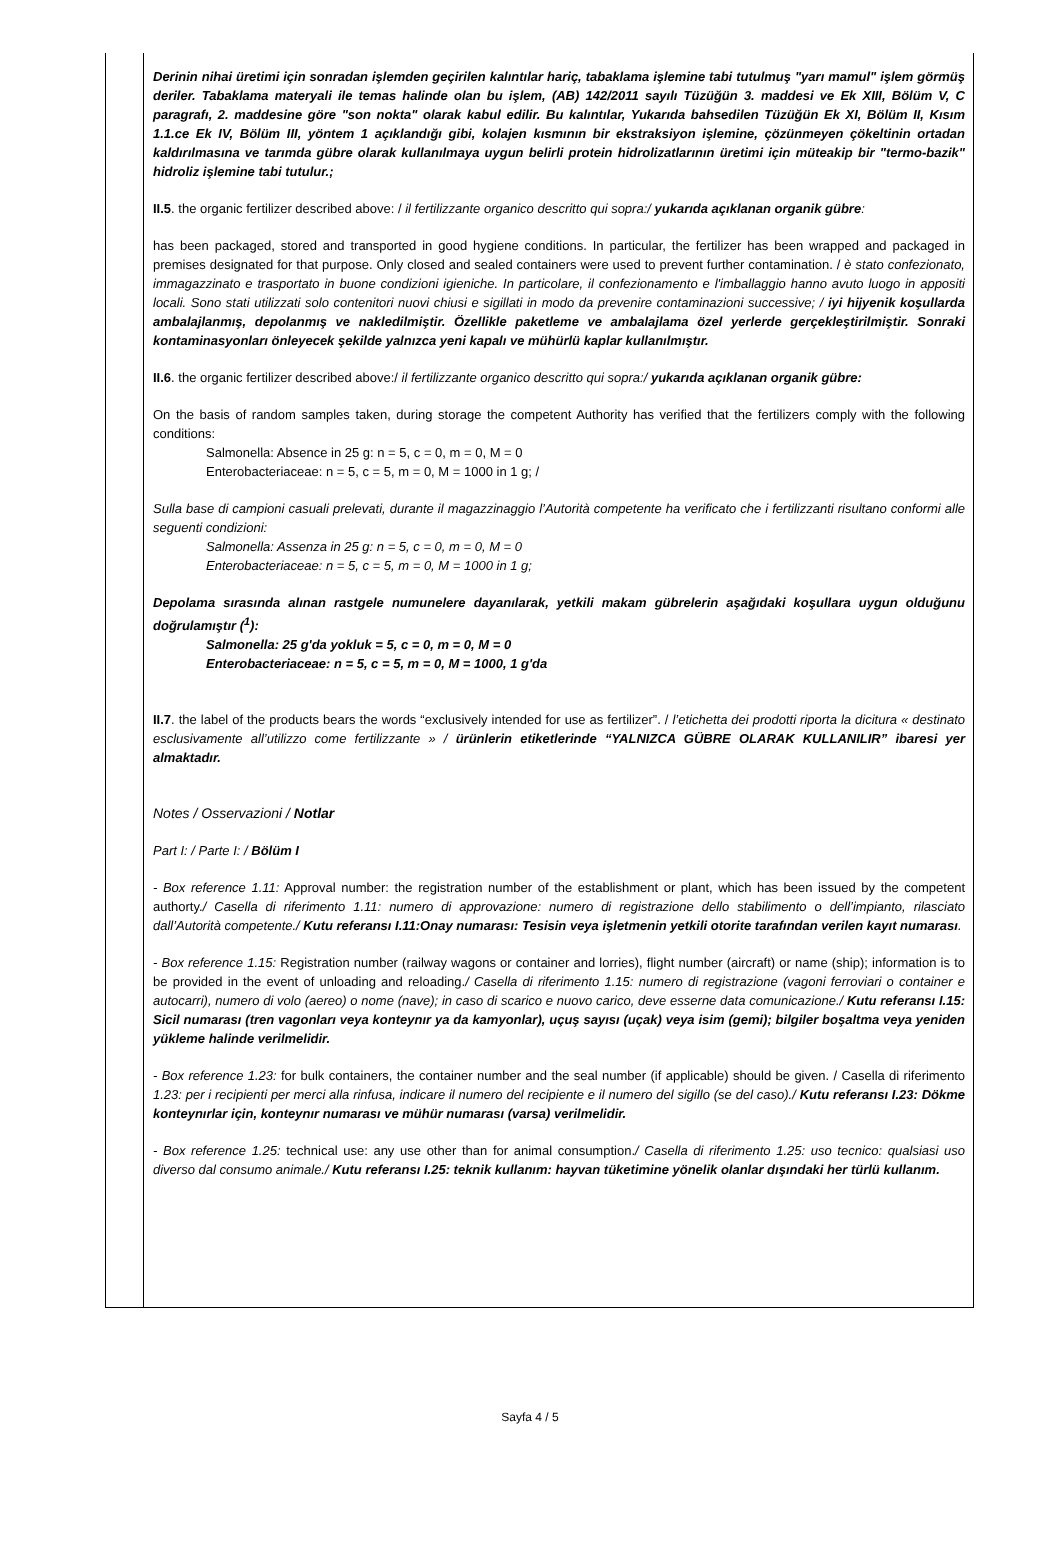Derinin nihai üretimi için sonradan işlemden geçirilen kalıntılar hariç, tabaklama işlemine tabi tutulmuş "yarı mamul" işlem görmüş deriler. Tabaklama materyali ile temas halinde olan bu işlem, (AB) 142/2011 sayılı Tüzüğün 3. maddesi ve Ek XIII, Bölüm V, C paragrafı, 2. maddesine göre "son nokta" olarak kabul edilir. Bu kalıntılar, Yukarıda bahsedilen Tüzüğün Ek XI, Bölüm II, Kısım 1.1.ce Ek IV, Bölüm III, yöntem 1 açıklandığı gibi, kolajen kısmının bir ekstraksiyon işlemine, çözünmeyen çökeltinin ortadan kaldırılmasına ve tarımda gübre olarak kullanılmaya uygun belirli protein hidrolizatlarının üretimi için müteakip bir "termo-bazik" hidroliz işlemine tabi tutulur.;
II.5. the organic fertilizer described above: / il fertilizzante organico descritto qui sopra:/ yukarıda açıklanan organik gübre:
has been packaged, stored and transported in good hygiene conditions. In particular, the fertilizer has been wrapped and packaged in premises designated for that purpose. Only closed and sealed containers were used to prevent further contamination. / è stato confezionato, immagazzinato e trasportato in buone condizioni igieniche. In particolare, il confezionamento e l'imballaggio hanno avuto luogo in appositi locali. Sono stati utilizzati solo contenitori nuovi chiusi e sigillati in modo da prevenire contaminazioni successive; / iyi hijyenik koşullarda ambalajlanmış, depolanmış ve nakledilmiştir. Özellikle paketleme ve ambalajlama özel yerlerde gerçekleştirilmiştir. Sonraki kontaminasyonları önleyecek şekilde yalnızca yeni kapalı ve mühürlü kaplar kullanılmıştır.
II.6. the organic fertilizer described above:/ il fertilizzante organico descritto qui sopra:/ yukarıda açıklanan organik gübre:
On the basis of random samples taken, during storage the competent Authority has verified that the fertilizers comply with the following conditions:
Salmonella: Absence in 25 g: n = 5, c = 0, m = 0, M = 0
Enterobacteriaceae: n = 5, c = 5, m = 0, M = 1000 in 1 g; /
Sulla base di campioni casuali prelevati, durante il magazzinaggio l’Autorità competente ha verificato che i fertilizzanti risultano conformi alle seguenti condizioni:
Salmonella: Assenza in 25 g: n = 5, c = 0, m = 0, M = 0
Enterobacteriaceae: n = 5, c = 5, m = 0, M = 1000 in 1 g;
Depolama sırasında alınan rastgele numunelere dayanılarak, yetkili makam gübrelerin aşağıdaki koşullara uygun olduğunu doğrulamıştır (<sup>1</sup>):
Salmonella: 25 g'da yokluk = 5, c = 0, m = 0, M = 0
Enterobacteriaceae: n = 5, c = 5, m = 0, M = 1000, 1 g'da
II.7. the label of the products bears the words “exclusively intended for use as fertilizer”. / l’etichetta dei prodotti riporta la dicitura « destinato esclusivamente all’utilizzo come fertilizzante » / ürünlerin etiketlerinde “YALNIZCA GÜBRE OLARAK KULLANILIR” ibaresi yer almaktadır.
Notes / Osservazioni / Notlar
Part I: / Parte I: / Bölüm I
- Box reference 1.11: Approval number: the registration number of the establishment or plant, which has been issued by the competent authorty./ Casella di riferimento 1.11: numero di approvazione: numero di registrazione dello stabilimento o dell’impianto, rilasciato dall’Autorità competente./ Kutu referansı I.11:Onay numarası: Tesisin veya işletmenin yetkili otorite tarafından verilen kayıt numarası.
- Box reference 1.15: Registration number (railway wagons or container and lorries), flight number (aircraft) or name (ship); information is to be provided in the event of unloading and reloading./ Casella di riferimento 1.15: numero di registrazione (vagoni ferroviari o container e autocarri), numero di volo (aereo) o nome (nave); in caso di scarico e nuovo carico, deve esserne data comunicazione./ Kutu referansı I.15: Sicil numarası (tren vagonları veya konteynır ya da kamyonlar), uçuş sayısı (uçak) veya isim (gemi); bilgiler boşaltma veya yeniden yükleme halinde verilmelidir.
- Box reference 1.23: for bulk containers, the container number and the seal number (if applicable) should be given. / Casella di riferimento 1.23: per i recipienti per merci alla rinfusa, indicare il numero del recipiente e il numero del sigillo (se del caso)./ Kutu referansı I.23: Dökme konteynırlar için, konteynır numarası ve mühür numarası (varsa) verilmelidir.
- Box reference 1.25: technical use: any use other than for animal consumption./ Casella di riferimento 1.25: uso tecnico: qualsiasi uso diverso dal consumo animale./ Kutu referansı I.25: teknik kullanım: hayvan tüketimine yönelik olanlar dışındaki her türlü kullanım.
Sayfa 4 / 5